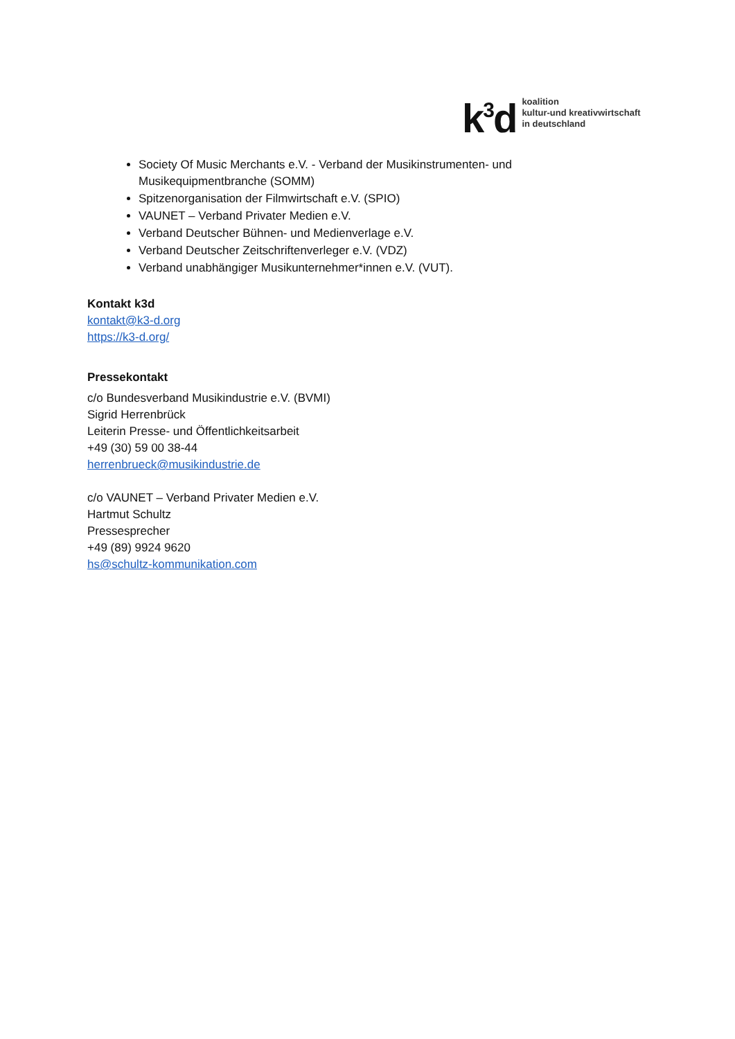k<sup>3</sup>d
koalition
kultur-und kreativwirtschaft
in deutschland
Society Of Music Merchants e.V. - Verband der Musikinstrumenten- und Musikequipmentbranche (SOMM)
Spitzenorganisation der Filmwirtschaft e.V. (SPIO)
VAUNET – Verband Privater Medien e.V.
Verband Deutscher Bühnen- und Medienverlage e.V.
Verband Deutscher Zeitschriftenverleger e.V. (VDZ)
Verband unabhängiger Musikunternehmer*innen e.V. (VUT).
Kontakt k3d
kontakt@k3-d.org
https://k3-d.org/
Pressekontakt
c/o Bundesverband Musikindustrie e.V. (BVMI)
Sigrid Herrenbrück
Leiterin Presse- und Öffentlichkeitsarbeit
+49 (30) 59 00 38-44
herrenbrueck@musikindustrie.de
c/o VAUNET – Verband Privater Medien e.V.
Hartmut Schultz
Pressesprecher
+49 (89) 9924 9620
hs@schultz-kommunikation.com